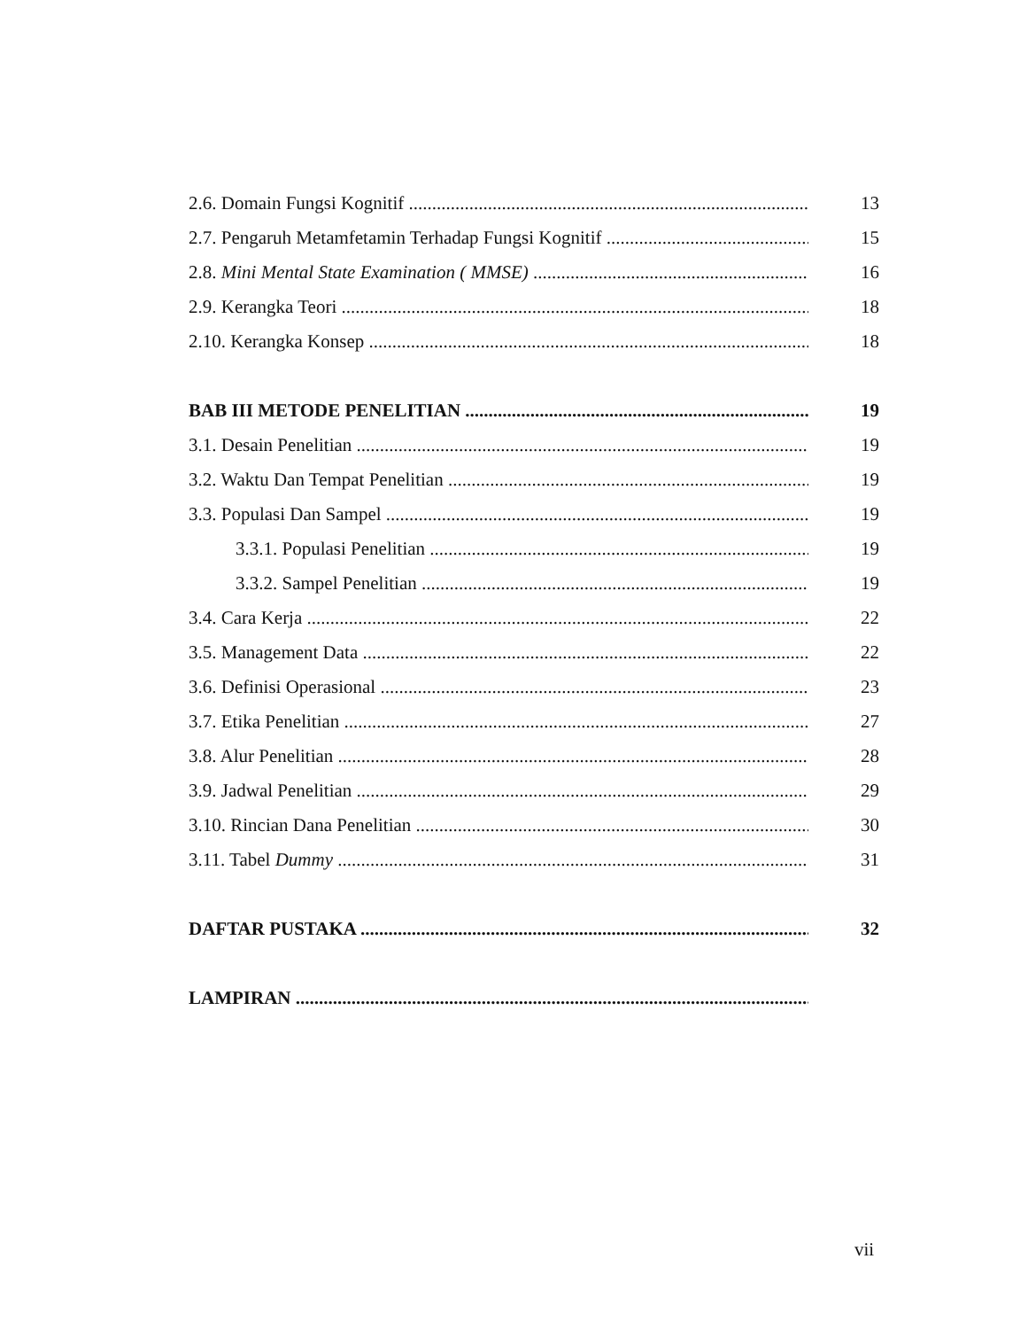2.6. Domain Fungsi Kognitif 13
2.7. Pengaruh Metamfetamin Terhadap Fungsi Kognitif 15
2.8. Mini Mental State Examination ( MMSE) 16
2.9. Kerangka Teori 18
2.10. Kerangka Konsep 18
BAB III METODE PENELITIAN 19
3.1. Desain Penelitian 19
3.2. Waktu Dan Tempat Penelitian 19
3.3. Populasi Dan Sampel 19
3.3.1. Populasi Penelitian 19
3.3.2. Sampel Penelitian 19
3.4. Cara Kerja 22
3.5. Management Data 22
3.6. Definisi Operasional 23
3.7. Etika Penelitian 27
3.8. Alur Penelitian 28
3.9. Jadwal Penelitian 29
3.10. Rincian Dana Penelitian 30
3.11. Tabel Dummy 31
DAFTAR PUSTAKA 32
LAMPIRAN
vii